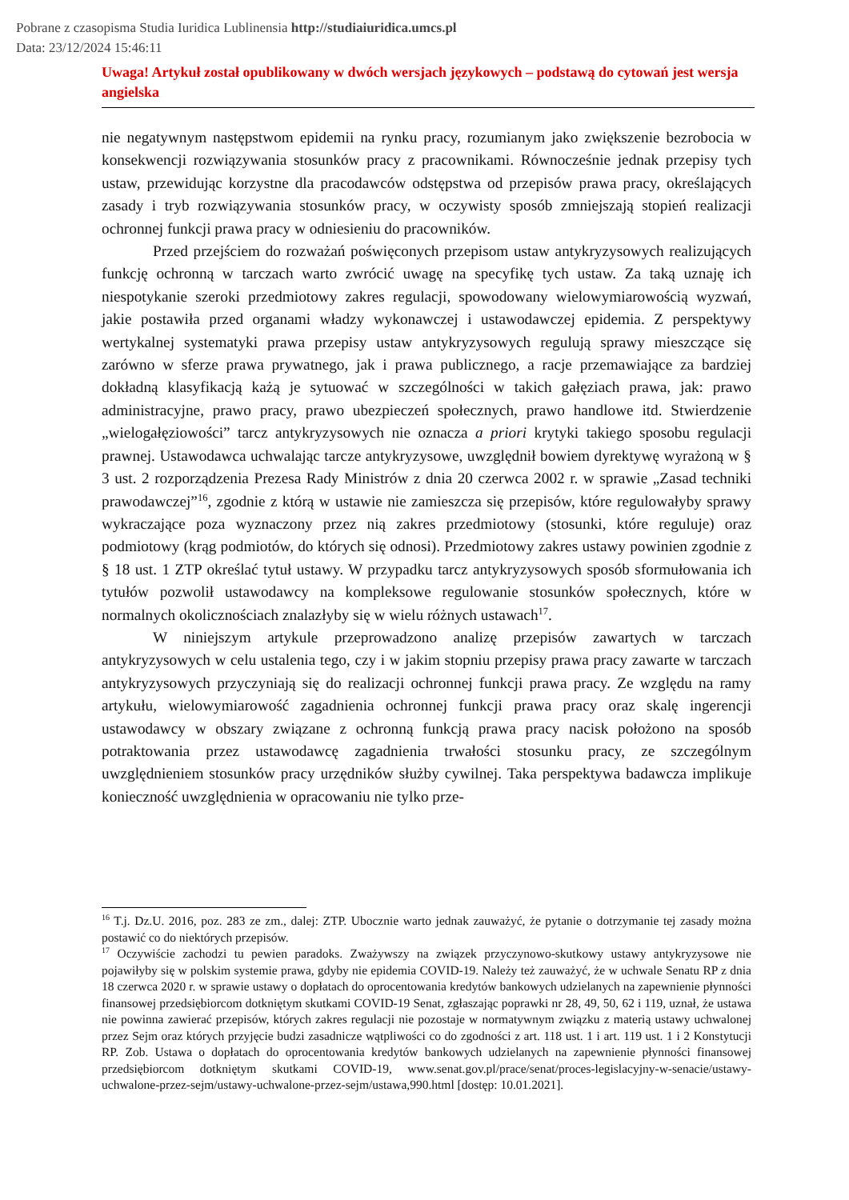Pobrane z czasopisma Studia Iuridica Lublinensia http://studiaiuridica.umcs.pl
Data: 23/12/2024 15:46:11
Uwaga! Artykuł został opublikowany w dwóch wersjach językowych – podstawą do cytowań jest wersja angielska
nie negatywnym następstwom epidemii na rynku pracy, rozumianym jako zwiększenie bezrobocia w konsekwencji rozwiązywania stosunków pracy z pracownikami. Równocześnie jednak przepisy tych ustaw, przewidując korzystne dla pracodawców odstępstwa od przepisów prawa pracy, określających zasady i tryb rozwiązywania stosunków pracy, w oczywisty sposób zmniejszają stopień realizacji ochronnej funkcji prawa pracy w odniesieniu do pracowników.
Przed przejściem do rozważań poświęconych przepisom ustaw antykryzysowych realizujących funkcję ochronną w tarczach warto zwrócić uwagę na specyfikę tych ustaw. Za taką uznaję ich niespotykanie szeroki przedmiotowy zakres regulacji, spowodowany wielowymiarowością wyzwań, jakie postawiła przed organami władzy wykonawczej i ustawodawczej epidemia. Z perspektywy wertykalnej systematyki prawa przepisy ustaw antykryzysowych regulują sprawy mieszczące się zarówno w sferze prawa prywatnego, jak i prawa publicznego, a racje przemawiające za bardziej dokładną klasyfikacją każą je sytuować w szczególności w takich gałęziach prawa, jak: prawo administracyjne, prawo pracy, prawo ubezpieczeń społecznych, prawo handlowe itd. Stwierdzenie „wielogałęziowości” tarcz antykryzysowych nie oznacza a priori krytyki takiego sposobu regulacji prawnej. Ustawodawca uchwalając tarcze antykryzysowe, uwzględnił bowiem dyrektywę wyrażoną w § 3 ust. 2 rozporządzenia Prezesa Rady Ministrów z dnia 20 czerwca 2002 r. w sprawie „Zasad techniki prawodawczej”<sup>16</sup>, zgodnie z którą w ustawie nie zamieszcza się przepisów, które regulowałyby sprawy wykraczające poza wyznaczony przez nią zakres przedmiotowy (stosunki, które reguluje) oraz podmiotowy (krąg podmiotów, do których się odnosi). Przedmiotowy zakres ustawy powinien zgodnie z § 18 ust. 1 ZTP określać tytuł ustawy. W przypadku tarcz antykryzysowych sposób sformułowania ich tytułów pozwolił ustawodawcy na kompleksowe regulowanie stosunków społecznych, które w normalnych okolicznościach znalazłyby się w wielu różnych ustawach<sup>17</sup>.
W niniejszym artykule przeprowadzono analizę przepisów zawartych w tarczach antykryzysowych w celu ustalenia tego, czy i w jakim stopniu przepisy prawa pracy zawarte w tarczach antykryzysowych przyczyniają się do realizacji ochronnej funkcji prawa pracy. Ze względu na ramy artykułu, wielowymiarowość zagadnienia ochronnej funkcji prawa pracy oraz skalę ingerencji ustawodawcy w obszary związane z ochronną funkcją prawa pracy nacisk położono na sposób potraktowania przez ustawodawcę zagadnienia trwałości stosunku pracy, ze szczególnym uwzględnieniem stosunków pracy urzędników służby cywilnej. Taka perspektywa badawcza implikuje konieczność uwzględnienia w opracowaniu nie tylko prze-
<sup>16</sup> T.j. Dz.U. 2016, poz. 283 ze zm., dalej: ZTP. Ubocznie warto jednak zauważyć, że pytanie o dotrzymanie tej zasady można postawić co do niektórych przepisów.
<sup>17</sup> Oczywiście zachodzi tu pewien paradoks. Zważywszy na związek przyczynowo-skutkowy ustawy antykryzysowe nie pojawiłyby się w polskim systemie prawa, gdyby nie epidemia COVID-19. Należy też zauważyć, że w uchwale Senatu RP z dnia 18 czerwca 2020 r. w sprawie ustawy o dopłatach do oprocentowania kredytów bankowych udzielanych na zapewnienie płynności finansowej przedsiębiorcom dotkniętym skutkami COVID-19 Senat, zgłaszając poprawki nr 28, 49, 50, 62 i 119, uznał, że ustawa nie powinna zawierać przepisów, których zakres regulacji nie pozostaje w normatywnym związku z materią ustawy uchwalonej przez Sejm oraz których przyjęcie budzi zasadnicze wątpliwości co do zgodności z art. 118 ust. 1 i art. 119 ust. 1 i 2 Konstytucji RP. Zob. Ustawa o dopłatach do oprocentowania kredytów bankowych udzielanych na zapewnienie płynności finansowej przedsiębiorcom dotkniętym skutkami COVID-19, www.senat.gov.pl/prace/senat/proces-legislacyjny-w-senacie/ustawy-uchwalone-przez-sejm/ustawy-uchwalone-przez-sejm/ustawa,990.html [dostęp: 10.01.2021].